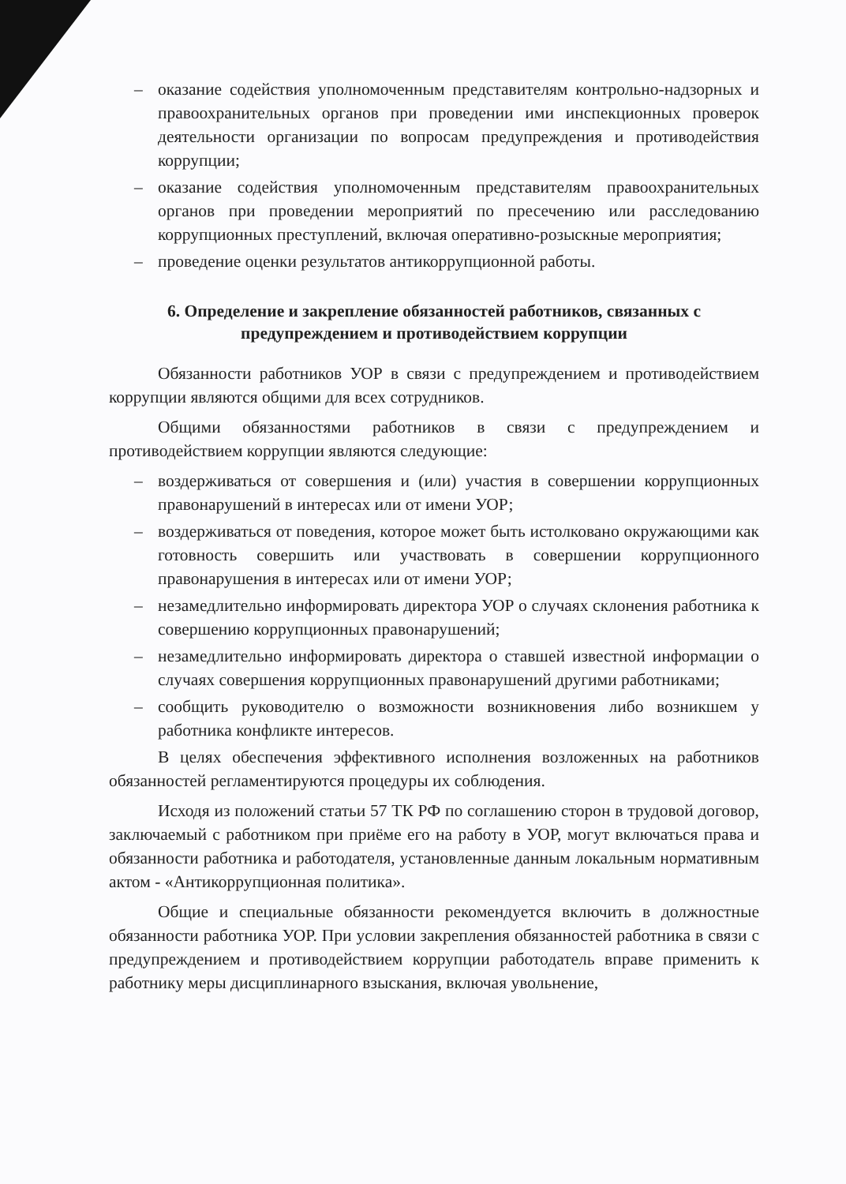– оказание содействия уполномоченным представителям контрольно-надзорных и правоохранительных органов при проведении ими инспекционных проверок деятельности организации по вопросам предупреждения и противодействия коррупции;
– оказание содействия уполномоченным представителям правоохранительных органов при проведении мероприятий по пресечению или расследованию коррупционных преступлений, включая оперативно-розыскные мероприятия;
– проведение оценки результатов антикоррупционной работы.
6. Определение и закрепление обязанностей работников, связанных с предупреждением и противодействием коррупции
Обязанности работников УОР в связи с предупреждением и противодействием коррупции являются общими для всех сотрудников.
Общими обязанностями работников в связи с предупреждением и противодействием коррупции являются следующие:
– воздерживаться от совершения и (или) участия в совершении коррупционных правонарушений в интересах или от имени УОР;
– воздерживаться от поведения, которое может быть истолковано окружающими как готовность совершить или участвовать в совершении коррупционного правонарушения в интересах или от имени УОР;
– незамедлительно информировать директора УОР о случаях склонения работника к совершению коррупционных правонарушений;
– незамедлительно информировать директора о ставшей известной информации о случаях совершения коррупционных правонарушений другими работниками;
– сообщить руководителю о возможности возникновения либо возникшем у работника конфликте интересов.
В целях обеспечения эффективного исполнения возложенных на работников обязанностей регламентируются процедуры их соблюдения.
Исходя из положений статьи 57 ТК РФ по соглашению сторон в трудовой договор, заключаемый с работником при приёме его на работу в УОР, могут включаться права и обязанности работника и работодателя, установленные данным локальным нормативным актом - «Антикоррупционная политика».
Общие и специальные обязанности рекомендуется включить в должностные обязанности работника УОР. При условии закрепления обязанностей работника в связи с предупреждением и противодействием коррупции работодатель вправе применить к работнику меры дисциплинарного взыскания, включая увольнение,